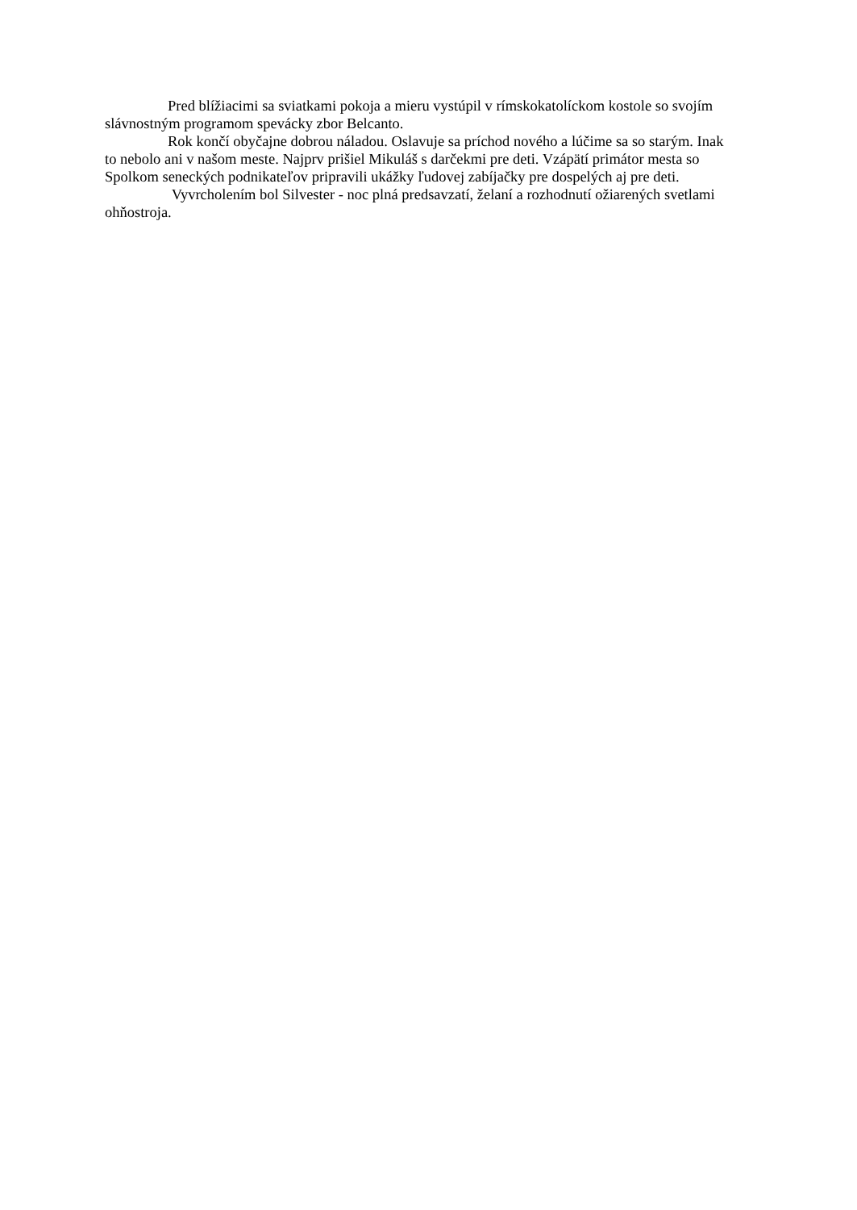Pred blížiacimi sa sviatkami pokoja a mieru vystúpil v rímskokatolíckom kostole so svojím slávnostným programom spevácky zbor Belcanto.
Rok končí obyčajne dobrou náladou. Oslavuje sa príchod nového a lúčime sa so starým. Inak to nebolo ani v našom meste. Najprv prišiel Mikuláš s darčekmi pre deti. Vzápätí primátor mesta so Spolkom seneckých podnikateľov pripravili ukážky ľudovej zabíjačky pre dospelých aj pre deti.
Vyvrcholením bol Silvester - noc plná predsavzatí, želaní a rozhodnutí ožiarených svetlami ohňostroja.